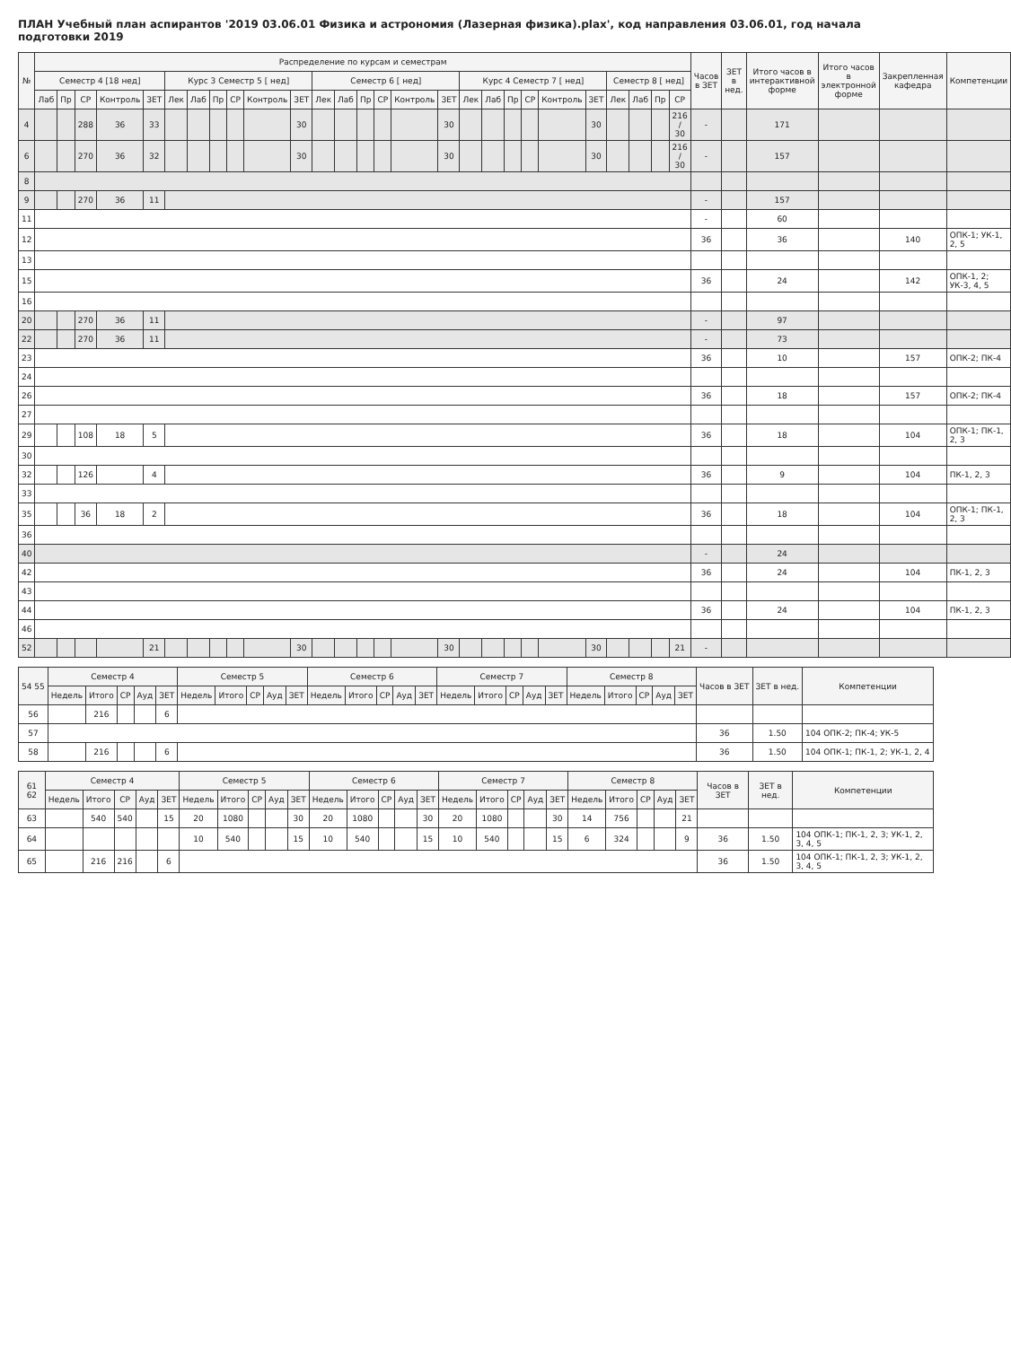ПЛАН Учебный план аспирантов '2019 03.06.01 Физика и астрономия (Лазерная физика).plax', код направления 03.06.01, год начала подготовки 2019
| № | Распределение по курсам и семестрам | | | | | | | | | | | | | | | | | | | | | | | | | | | Часов в ЗЕТ | ЗЕТ в нед. | Итого часов в интерактивной форме | Итого часов в электронной форме | Закрепленная кафедра | Компетенции |
| --- | --- | --- | --- | --- | --- | --- | --- | --- | --- | --- | --- | --- | --- | --- | --- | --- | --- | --- | --- | --- | --- | --- | --- | --- | --- | --- | --- | --- | --- | --- | --- | --- | --- |
| | Семестр 4 [18 нед] | | | | | Курс 3 Семестр 5 [ нед] | | | | | | Семестр 6 [ нед] | | | | | | Курс 4 Семестр 7 [ нед] | | | | | | Семестр 8 [ нед] | | | | | | | | | |
| | Лаб | Пр | СР | Контроль | ЗЕТ | Лек | Лаб | Пр | СР | Контроль | ЗЕТ | Лек | Лаб | Пр | СР | Контроль | ЗЕТ | Лек | Лаб | Пр | СР | Контроль | ЗЕТ | Лек | Лаб | Пр | СР | | | | | | |
| 4 | | | 288 | 36 | 33 | | | | | | 30 | | | | | | 30 | | | | | | 30 | | | | 216 / 30 | - | | 171 | | | |
| 6 | | | 270 | 36 | 32 | | | | | | 30 | | | | | | 30 | | | | | | 30 | | | | 216 / 30 | - | | 157 | | | |
| 8 | | | | | | | | | | | | | | | | | | | | | | | | | | | | | | | | | |
| 9 | | | 270 | 36 | 11 | | | | | | | | | | | | | | | | | | | | | | | - | | 157 | | | |
| 11 | | | | | | | | | | | | | | | | | | | | | | | | | | | | - | | 60 | | | |
| 12 | | | | | | | | | | | | | | | | | | | | | | | | | | | | 36 | | 36 | | 140 | ОПК-1; УК-1, 2, 5 |
| 13 | | | | | | | | | | | | | | | | | | | | | | | | | | | | | | | | | |
| 15 | | | | | | | | | | | | | | | | | | | | | | | | | | | | 36 | | 24 | | 142 | ОПК-1, 2; УК-3, 4, 5 |
| 16 | | | | | | | | | | | | | | | | | | | | | | | | | | | | | | | | | |
| 20 | | | 270 | 36 | 11 | | | | | | | | | | | | | | | | | | | | | | | - | | 97 | | | |
| 22 | | | 270 | 36 | 11 | | | | | | | | | | | | | | | | | | | | | | | - | | 73 | | | |
| 23 | | | | | | | | | | | | | | | | | | | | | | | | | | | | 36 | | 10 | | 157 | ОПК-2; ПК-4 |
| 24 | | | | | | | | | | | | | | | | | | | | | | | | | | | | | | | | | |
| 26 | | | | | | | | | | | | | | | | | | | | | | | | | | | | 36 | | 18 | | 157 | ОПК-2; ПК-4 |
| 27 | | | | | | | | | | | | | | | | | | | | | | | | | | | | | | | | | |
| 29 | | | 108 | 18 | 5 | | | | | | | | | | | | | | | | | | | | | | | 36 | | 18 | | 104 | ОПК-1; ПК-1, 2, 3 |
| 30 | | | | | | | | | | | | | | | | | | | | | | | | | | | | | | | | | |
| 32 | | | 126 | | 4 | | | | | | | | | | | | | | | | | | | | | | | 36 | | 9 | | 104 | ПК-1, 2, 3 |
| 33 | | | | | | | | | | | | | | | | | | | | | | | | | | | | | | | | | |
| 35 | | | 36 | 18 | 2 | | | | | | | | | | | | | | | | | | | | | | | 36 | | 18 | | 104 | ОПК-1; ПК-1, 2, 3 |
| 36 | | | | | | | | | | | | | | | | | | | | | | | | | | | | | | | | | |
| 40 | | | | | | | | | | | | | | | | | | | | | | | | | | | | - | | 24 | | | |
| 42 | | | | | | | | | | | | | | | | | | | | | | | | | | | | 36 | | 24 | | 104 | ПК-1, 2, 3 |
| 43 | | | | | | | | | | | | | | | | | | | | | | | | | | | | | | | | | |
| 44 | | | | | | | | | | | | | | | | | | | | | | | | | | | | 36 | | 24 | | 104 | ПК-1, 2, 3 |
| 46 | | | | | | | | | | | | | | | | | | | | | | | | | | | | | | | | | |
| 52 | | | | | 21 | | | | | | 30 | | | | | | 30 | | | | | | 30 | | | | 21 | - | | | | | |
| 54 55 | Семестр 4 | | | | | Семестр 5 | | | | | Семестр 6 | | | | | Семестр 7 | | | | | Семестр 8 | | | | | Часов в ЗЕТ | ЗЕТ в нед. | Компетенции |
| --- | --- | --- | --- | --- | --- | --- | --- | --- | --- | --- | --- | --- | --- | --- | --- | --- | --- | --- | --- | --- | --- | --- | --- | --- | --- | --- | --- | --- |
| | Недель | Итого | СР | Ауд | ЗЕТ | Недель | Итого | СР | Ауд | ЗЕТ | Недель | Итого | СР | Ауд | ЗЕТ | Недель | Итого | СР | Ауд | ЗЕТ | Недель | Итого | СР | Ауд | ЗЕТ | | | |
| 56 | | 216 | | | 6 | | | | | | | | | | | | | | | | | | | | | | | |
| 57 | | | | | | | | | | | | | | | | | | | | | | | | | | 36 | 1.50 | 104 ОПК-2; ПК-4; УК-5 |
| 58 | | 216 | | | 6 | | | | | | | | | | | | | | | | | | | | | 36 | 1.50 | 104 ОПК-1; ПК-1, 2; УК-1, 2, 4 |
| 61 62 | Семестр 4 | | | | | Семестр 5 | | | | | Семестр 6 | | | | | Семестр 7 | | | | | Семестр 8 | | | | | Часов в ЗЕТ | ЗЕТ в нед. | Компетенции |
| --- | --- | --- | --- | --- | --- | --- | --- | --- | --- | --- | --- | --- | --- | --- | --- | --- | --- | --- | --- | --- | --- | --- | --- | --- | --- | --- | --- | --- |
| | Недель | Итого | СР | Ауд | ЗЕТ | Недель | Итого | СР | Ауд | ЗЕТ | Недель | Итого | СР | Ауд | ЗЕТ | Недель | Итого | СР | Ауд | ЗЕТ | Недель | Итого | СР | Ауд | ЗЕТ | | | |
| 63 | | 540 | 540 | | 15 | 20 | 1080 | | | 30 | 20 | 1080 | | | 30 | 20 | 1080 | | | 30 | 14 | 756 | | | 21 | | | |
| 64 | | | | | | 10 | 540 | | | 15 | 10 | 540 | | | 15 | 10 | 540 | | | 15 | 6 | 324 | | | 9 | 36 | 1.50 | 104 ОПК-1; ПК-1, 2, 3; УК-1, 2, 3, 4, 5 |
| 65 | | 216 | 216 | | 6 | | | | | | | | | | | | | | | | | | | | | 36 | 1.50 | 104 ОПК-1; ПК-1, 2, 3; УК-1, 2, 3, 4, 5 |